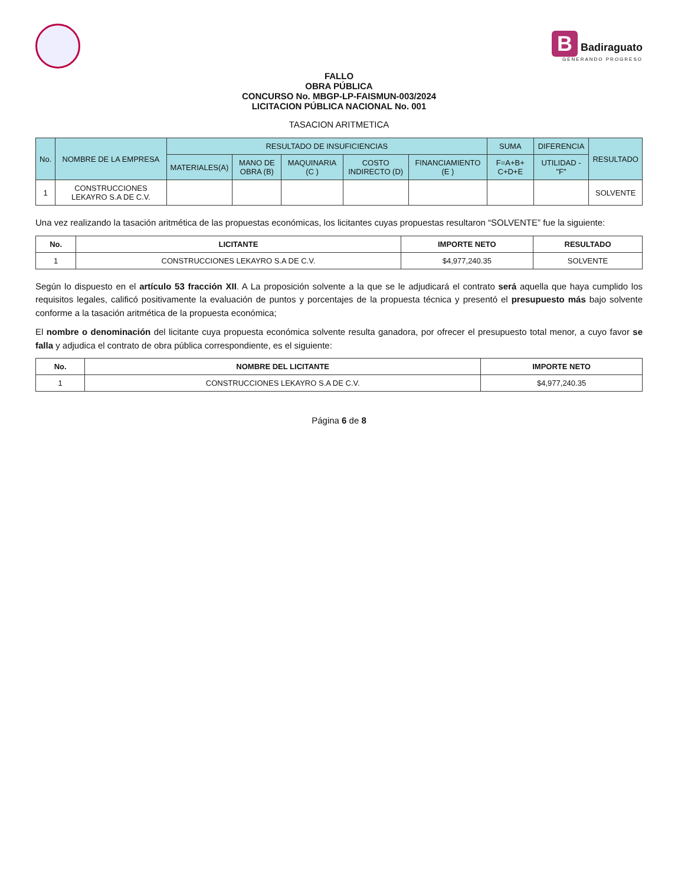B Badiraguato
GENERANDO PROGRESO
FALLO
OBRA PÚBLICA
CONCURSO No. MBGP-LP-FAISMUN-003/2024
LICITACION PÚBLICA NACIONAL No. 001
TASACION ARITMETICA
| No. | NOMBRE DE LA EMPRESA | RESULTADO DE INSUFICIENCIAS | | | | | SUMA | DIFERENCIA | RESULTADO |
| --- | --- | --- | --- | --- | --- | --- | --- | --- | --- |
| | | MATERIALES(A) | MANO DE OBRA (B) | MAQUINARIA (C ) | COSTO INDIRECTO (D) | FINANCIAMIENTO (E ) | F=A+B+ C+D+E | UTILIDAD -"F" | |
| 1 | CONSTRUCCIONES LEKAYRO S.A DE C.V. | | | | | | | | SOLVENTE |
Una vez realizando la tasación aritmética de las propuestas económicas, los licitantes cuyas propuestas resultaron “SOLVENTE” fue la siguiente:
| No. | LICITANTE | IMPORTE NETO | RESULTADO |
| --- | --- | --- | --- |
| 1 | CONSTRUCCIONES LEKAYRO S.A DE C.V. | $4,977,240.35 | SOLVENTE |
Según lo dispuesto en el artículo 53 fracción XII. A La proposición solvente a la que se le adjudicará el contrato será aquella que haya cumplido los requisitos legales, calificó positivamente la evaluación de puntos y porcentajes de la propuesta técnica y presentó el presupuesto más bajo solvente conforme a la tasación aritmética de la propuesta económica;
El nombre o denominación del licitante cuya propuesta económica solvente resulta ganadora, por ofrecer el presupuesto total menor, a cuyo favor se falla y adjudica el contrato de obra pública correspondiente, es el siguiente:
| No. | NOMBRE DEL LICITANTE | IMPORTE NETO |
| --- | --- | --- |
| 1 | CONSTRUCCIONES LEKAYRO S.A DE C.V. | $4,977,240.35 |
Página 6 de 8